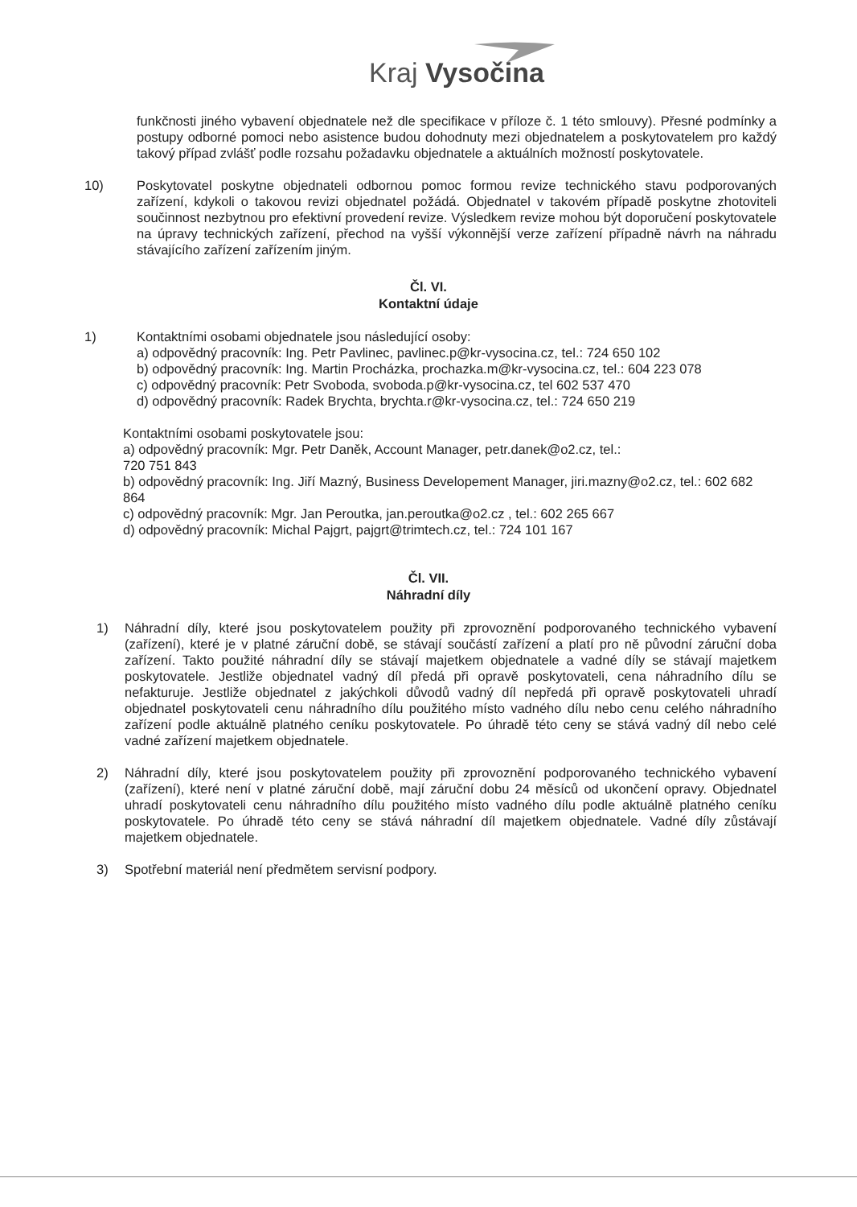Kraj Vysočina
funkčnosti jiného vybavení objednatele než dle specifikace v příloze č. 1 této smlouvy). Přesné podmínky a postupy odborné pomoci nebo asistence budou dohodnuty mezi objednatelem a poskytovatelem pro každý takový případ zvlášť podle rozsahu požadavku objednatele a aktuálních možností poskytovatele.
10) Poskytovatel poskytne objednateli odbornou pomoc formou revize technického stavu podporovaných zařízení, kdykoli o takovou revizi objednatel požádá. Objednatel v takovém případě poskytne zhotoviteli součinnost nezbytnou pro efektivní provedení revize. Výsledkem revize mohou být doporučení poskytovatele na úpravy technických zařízení, přechod na vyšší výkonnější verze zařízení případně návrh na náhradu stávajícího zařízení zařízením jiným.
Čl. VI.
Kontaktní údaje
1) Kontaktními osobami objednatele jsou následující osoby:
a) odpovědný pracovník: Ing. Petr Pavlinec, pavlinec.p@kr-vysocina.cz, tel.: 724 650 102
b) odpovědný pracovník: Ing. Martin Procházka, prochazka.m@kr-vysocina.cz, tel.: 604 223 078
c) odpovědný pracovník: Petr Svoboda, svoboda.p@kr-vysocina.cz, tel 602 537 470
d) odpovědný pracovník: Radek Brychta, brychta.r@kr-vysocina.cz, tel.: 724 650 219
Kontaktními osobami poskytovatele jsou:
a) odpovědný pracovník: Mgr. Petr Daněk, Account Manager, petr.danek@o2.cz, tel.:
720 751 843
b) odpovědný pracovník: Ing. Jiří Mazný, Business Developement Manager, jiri.mazny@o2.cz, tel.: 602 682 864
c) odpovědný pracovník: Mgr. Jan Peroutka, jan.peroutka@o2.cz , tel.: 602 265 667
d) odpovědný pracovník: Michal Pajgrt, pajgrt@trimtech.cz, tel.: 724 101 167
Čl. VII.
Náhradní díly
1) Náhradní díly, které jsou poskytovatelem použity při zprovoznění podporovaného technického vybavení (zařízení), které je v platné záruční době, se stávají součástí zařízení a platí pro ně původní záruční doba zařízení. Takto použité náhradní díly se stávají majetkem objednatele a vadné díly se stávají majetkem poskytovatele. Jestliže objednatel vadný díl předá při opravě poskytovateli, cena náhradního dílu se nefakturuje. Jestliže objednatel z jakýchkoli důvodů vadný díl nepředá při opravě poskytovateli uhradí objednatel poskytovateli cenu náhradního dílu použitého místo vadného dílu nebo cenu celého náhradního zařízení podle aktuálně platného ceníku poskytovatele. Po úhradě této ceny se stává vadný díl nebo celé vadné zařízení majetkem objednatele.
2) Náhradní díly, které jsou poskytovatelem použity při zprovoznění podporovaného technického vybavení (zařízení), které není v platné záruční době, mají záruční dobu 24 měsíců od ukončení opravy. Objednatel uhradí poskytovateli cenu náhradního dílu použitého místo vadného dílu podle aktuálně platného ceníku poskytovatele. Po úhradě této ceny se stává náhradní díl majetkem objednatele. Vadné díly zůstávají majetkem objednatele.
3) Spotřební materiál není předmětem servisní podpory.